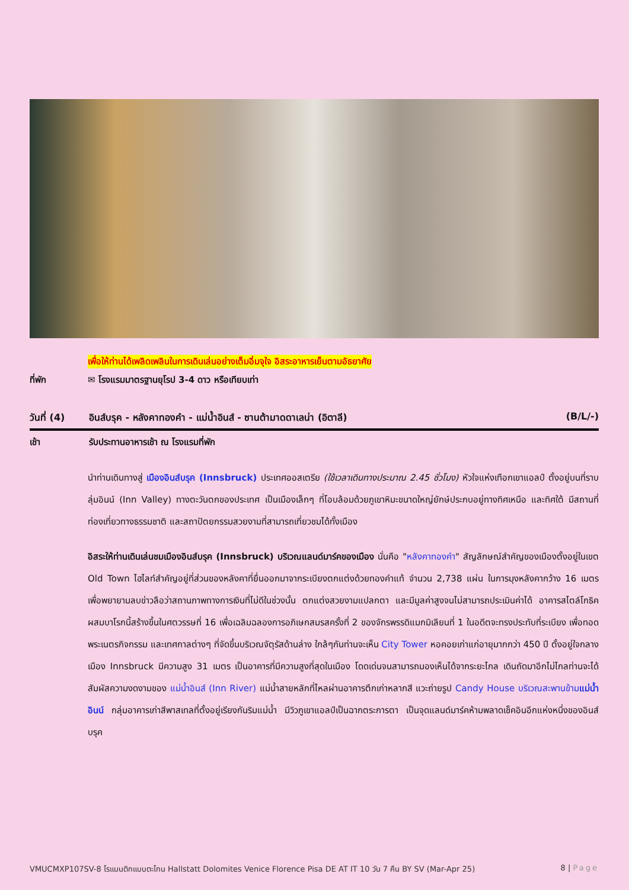เพื่อให้ท่านได้เพลิดเพลินในการเดินเล่นอย่างเต็มอิ่มจุใจ อิสระอาหารเย็นตามอัธยาศัย
ที่พัก ✉ โรงแรมมาตรฐานยุโรป 3-4 ดาว หรือเทียบเท่า
วันที่ (4) อินส์บรุค - หลังคาทองคำ - แม่น้ำอินส์ - ซานต้ามาดดาเลน่า (อิตาลี) (B/L/-)
เช้า รับประทานอาหารเช้า ณ โรงแรมที่พัก
นำท่านเดินทางสู่ เมืองอินส์บรุค (Innsbruck) ประเทศออสเตรีย (ใช้เวลาเดินทางประมาณ 2.45 ชั่วโมง) หัวใจแห่งเทือกเขาแอลป์ ตั้งอยู่บนที่ราบลุ่มอินน์ (Inn Valley) ทางตะวันตกของประเทศ เป็นเมืองเล็กๆ ที่โอบล้อมด้วยภูเขาหิมะขนาดใหญ่ยักษ์ประกบอยู่ทางทิศเหนือ และทิศใต้ มีสถานที่ท่องเที่ยวทางธรรมชาติ และสถาปัตยกรรมสวยงามที่สามารถเที่ยวชมได้ทั้งเมือง
อิสระให้ท่านเดินเล่นชมเมืองอินส์บรุค (Innsbruck) บริเวณแลนด์มาร์คของเมือง นั่นคือ "หลังคาทองคำ" สัญลักษณ์สำคัญของเมืองตั้งอยู่ในเขต Old Town ไฮไลท์สำคัญอยู่ที่ส่วนของหลังคาที่ยื่นออกมาจากระเบียงตกแต่งด้วยทองคำแท้ จำนวน 2,738 แผ่น ในการมุงหลังคากว้าง 16 เมตร เพื่อพยายามลบข่าวลือว่าสถานภาพทางการเงินที่ไม่ดีในช่วงนั้น ตกแต่งสวยงามแปลกตา และมีมูลค่าสูงจนไม่สามารถประเมินค่าได้ อาคารสไตล์โกธิคผสมบาโรกนี้สร้างขึ้นในศตวรรษที่ 16 เพื่อเฉลิมฉลองการอภิเษกสมรสครั้งที่ 2 ของจักรพรรดิแมกมิเลียนที่ 1 ในอดีตจะทรงประทับที่ระเบียง เพื่อทอดพระเนตรกิจกรรม และเทศกาลต่างๆ ที่จัดขึ้นบริเวณจัตุรัสด้านล่าง ใกล้ๆกันท่านจะเห็น City Tower หอคอยเก่าแก่อายุมากกว่า 450 ปี ตั้งอยู่ใจกลางเมือง Innsbruck มีความสูง 31 เมตร เป็นอาคารที่มีความสูงที่สุดในเมือง โดดเด่นจนสามารถมองเห็นได้จากระยะไกล เดินถัดมาอีกไม่ไกลท่านจะได้สัมผัสความงดงามของ แม่น้ำอินส์ (Inn River) แม่น้ำสายหลักที่ไหลผ่านอาคารตึกเก่าหลากสี แวะถ่ายรูป Candy House บริเวณสะพานข้ามแม่น้ำอินน์ กลุ่มอาคารเก่าสีพาสเทลที่ตั้งอยู่เรียงกันริมแม่น้ำ มีวิวภูเขาแอลป์เป็นฉากตระการตา เป็นจุดแลนด์มาร์คห้ามพลาดเช็คอินอีกแห่งหนึ่งของอินส์บรุค
VMUCMXP107SV-8 โรแมนติกแบบตะโกน Hallstatt Dolomites Venice Florence Pisa DE AT IT 10 วัน 7 คืน BY SV (Mar-Apr 25) 8 | Page